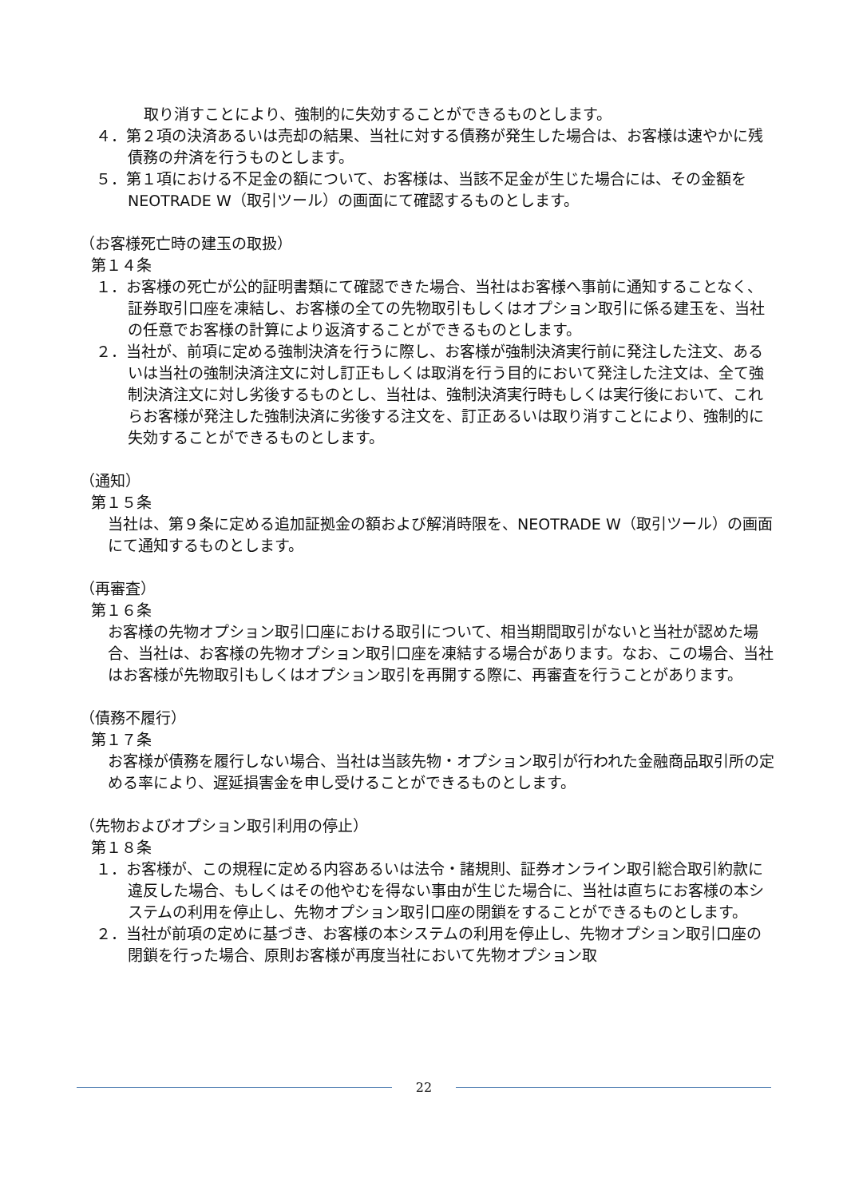取り消すことにより、強制的に失効することができるものとします。
４．第２項の決済あるいは売却の結果、当社に対する債務が発生した場合は、お客様は速やかに残債務の弁済を行うものとします。
５．第１項における不足金の額について、お客様は、当該不足金が生じた場合には、その金額を NEOTRADE W（取引ツール）の画面にて確認するものとします。
（お客様死亡時の建玉の取扱）
第１４条
１．お客様の死亡が公的証明書類にて確認できた場合、当社はお客様へ事前に通知することなく、証券取引口座を凍結し、お客様の全ての先物取引もしくはオプション取引に係る建玉を、当社の任意でお客様の計算により返済することができるものとします。
２．当社が、前項に定める強制決済を行うに際し、お客様が強制決済実行前に発注した注文、あるいは当社の強制決済注文に対し訂正もしくは取消を行う目的において発注した注文は、全て強制決済注文に対し劣後するものとし、当社は、強制決済実行時もしくは実行後において、これらお客様が発注した強制決済に劣後する注文を、訂正あるいは取り消すことにより、強制的に失効することができるものとします。
（通知）
第１５条
当社は、第９条に定める追加証拠金の額および解消時限を、NEOTRADE W（取引ツール）の画面にて通知するものとします。
（再審査）
第１６条
お客様の先物オプション取引口座における取引について、相当期間取引がないと当社が認めた場合、当社は、お客様の先物オプション取引口座を凍結する場合があります。なお、この場合、当社はお客様が先物取引もしくはオプション取引を再開する際に、再審査を行うことがあります。
（債務不履行）
第１７条
お客様が債務を履行しない場合、当社は当該先物・オプション取引が行われた金融商品取引所の定める率により、遅延損害金を申し受けることができるものとします。
（先物およびオプション取引利用の停止）
第１８条
１．お客様が、この規程に定める内容あるいは法令・諸規則、証券オンライン取引総合取引約款に違反した場合、もしくはその他やむを得ない事由が生じた場合に、当社は直ちにお客様の本システムの利用を停止し、先物オプション取引口座の閉鎖をすることができるものとします。
２．当社が前項の定めに基づき、お客様の本システムの利用を停止し、先物オプション取引口座の閉鎖を行った場合、原則お客様が再度当社において先物オプション取
22